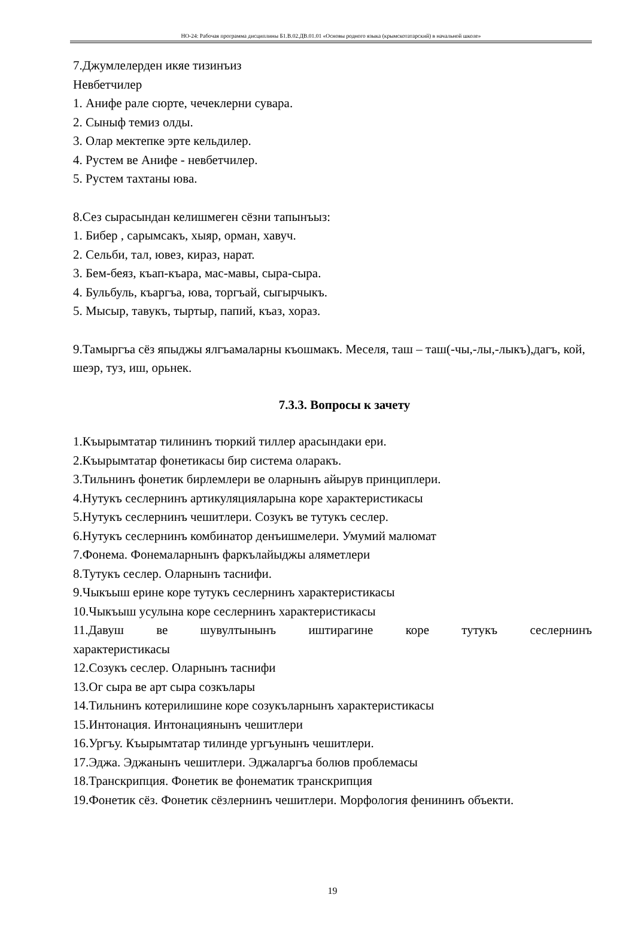НО-24: Рабочая программа дисциплины Б1.В.02.ДВ.01.01 «Основы родного языка (крымскотатарский) в начальной школе»
7.Джумлелерден икяе тизинъиз
Невбетчилер
1. Анифе рале сюрте, чечеклерни сувара.
2. Сыныф темиз олды.
3. Олар мектепке эрте кельдилер.
4. Рустем ве Анифе - невбетчилер.
5. Рустем тахтаны юва.
8.Сез сырасындан келишмеген сёзни тапынъыз:
1. Бибер , сарымсакъ, хыяр, орман, хавуч.
2. Сельби, тал, ювез, кираз, нарат.
3. Бем-беяз, къап-къара, мас-мавы, сыра-сыра.
4. Бульбуль, къаргъа, юва, торгъай, сыгырчыкъ.
5. Мысыр, тавукъ, тыртыр, папий, къаз, хораз.
9.Тамыргъа сёз япыджы ялгъамаларны къошмакъ. Меселя, таш – таш(-чы,-лы,-лыкъ),дагъ, кой, шеэр, туз, иш, орьнек.
7.3.3. Вопросы к зачету
1.Къырымтатар тилининъ тюркий тиллер арасындаки ери.
2.Къырымтатар фонетикасы бир система оларакъ.
3.Тильнинъ фонетик бирлемлери ве оларнынъ айырув принциплери.
4.Нутукъ сеслернинъ артикуляцияларына коре характеристикасы
5.Нутукъ сеслернинъ чешитлери. Созукъ ве тутукъ сеслер.
6.Нутукъ сеслернинъ комбинатор денъишмелери. Умумий малюмат
7.Фонема. Фонемаларнынъ фаркълайыджы аляметлери
8.Тутукъ сеслер. Оларнынъ таснифи.
9.Чыкъыш ерине коре тутукъ сеслернинъ характеристикасы
10.Чыкъыш усулына коре сеслернинъ характеристикасы
11.Давуш ве шувултынынъ иштирагине коре тутукъ сеслернинъ
характеристикасы
12.Созукъ сеслер. Оларнынъ таснифи
13.Ог сыра ве арт сыра созкълары
14.Тильнинъ котерилишине коре созукъларнынъ характеристикасы
15.Интонация. Интонациянынъ чешитлери
16.Ургъу. Къырымтатар тилинде ургъунынъ чешитлери.
17.Эджа. Эджанынъ чешитлери. Эджаларгъа болюв проблемасы
18.Транскрипция. Фонетик ве фонематик транскрипция
19.Фонетик сёз. Фонетик сёзлернинъ чешитлери. Морфология фенининъ объекти.
19